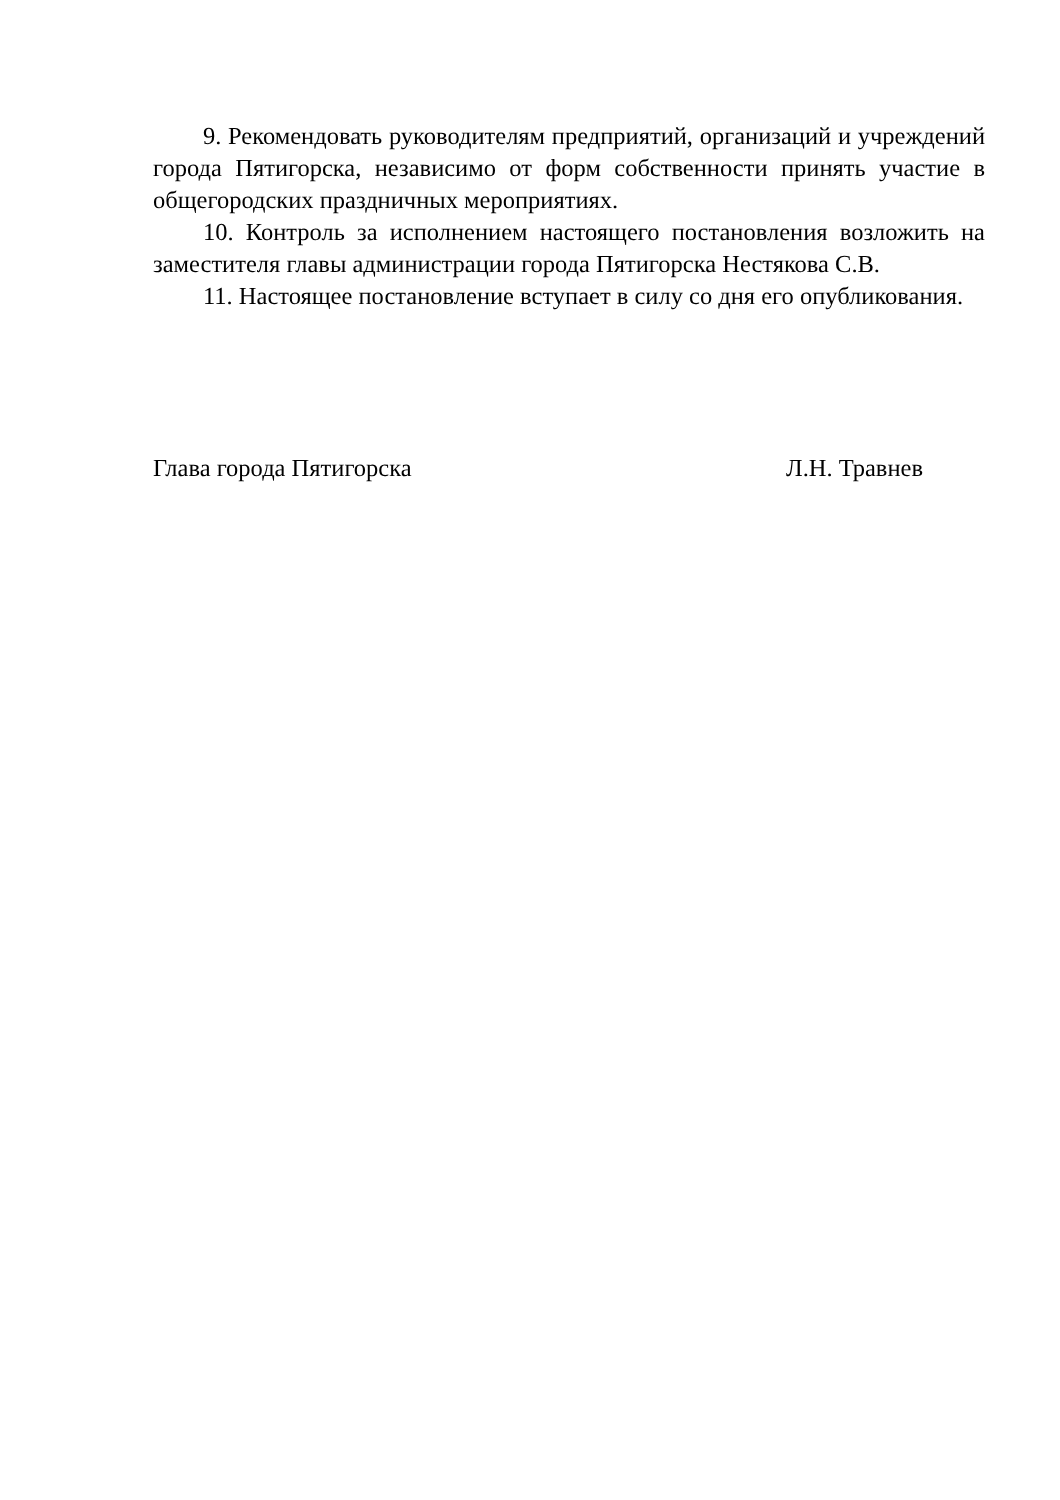9. Рекомендовать руководителям предприятий, организаций и учреждений города Пятигорска, независимо от форм собственности принять участие в общегородских праздничных мероприятиях.
10. Контроль за исполнением настоящего постановления возложить на заместителя главы администрации города Пятигорска Нестякова С.В.
11. Настоящее постановление вступает в силу со дня его опубликования.
Глава города Пятигорска Л.Н. Травнев